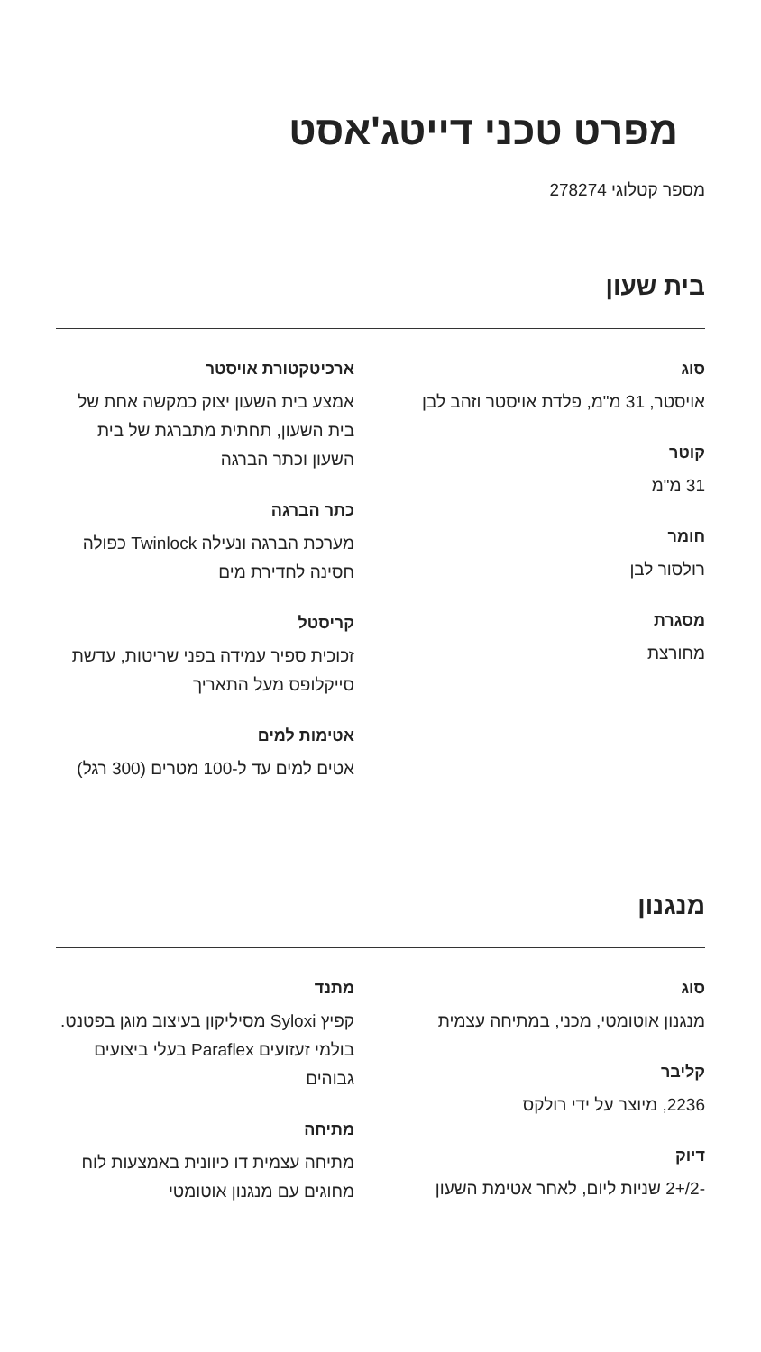מפרט טכני דייטג'אסט
מספר קטלוגי 278274
בית שעון
סוג
אויסטר, 31 מ"מ, פלדת אויסטר וזהב לבן
קוטר
31 מ"מ
חומר
רולסור לבן
מסגרת
מחורצת
ארכיטקטורת אויסטר
אמצע בית השעון יצוק כמקשה אחת של בית השעון, תחתית מתברגת של בית השעון וכתר הברגה
כתר הברגה
מערכת הברגה ונעילה Twinlock כפולה חסינה לחדירת מים
קריסטל
זכוכית ספיר עמידה בפני שריטות, עדשת סייקלופס מעל התאריך
אטימות למים
אטים למים עד ל-100 מטרים (300 רגל)
מנגנון
סוג
מנגנון אוטומטי, מכני, במתיחה עצמית
קליבר
2236, מיוצר על ידי רולקס
דיוק
-2/+2 שניות ליום, לאחר אטימת השעון
מתנד
קפיץ Syloxi מסיליקון בעיצוב מוגן בפטנט. בולמי זעזועים Paraflex בעלי ביצועים גבוהים
מתיחה
מתיחה עצמית דו כיוונית באמצעות לוח מחוגים עם מנגנון אוטומטי